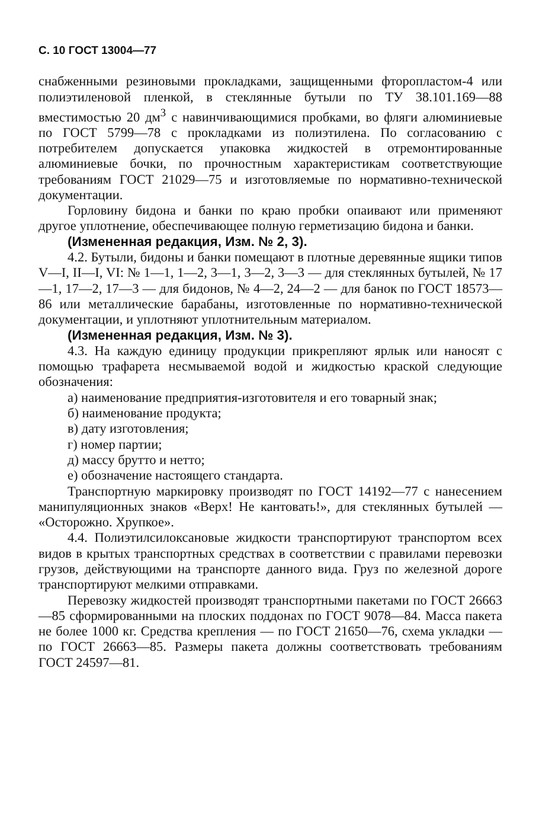С. 10 ГОСТ 13004—77
снабженными резиновыми прокладками, защищенными фторопластом-4 или полиэтиленовой пленкой, в стеклянные бутыли по ТУ 38.101.169—88 вместимостью 20 дм<sup>3</sup> с навинчивающимися пробками, во фляги алюминиевые по ГОСТ 5799—78 с прокладками из полиэтилена. По согласованию с потребителем допускается упаковка жидкостей в отремонтированные алюминиевые бочки, по прочностным характеристикам соответствующие требованиям ГОСТ 21029—75 и изготовляемые по нормативно-технической документации.
Горловину бидона и банки по краю пробки опаивают или применяют другое уплотнение, обеспечивающее полную герметизацию бидона и банки.
(Измененная редакция, Изм. № 2, 3).
4.2. Бутыли, бидоны и банки помещают в плотные деревянные ящики типов V—I, II—I, VI: № 1—1, 1—2, 3—1, 3—2, 3—3 — для стеклянных бутылей, № 17—1, 17—2, 17—3 — для бидонов, № 4—2, 24—2 — для банок по ГОСТ 18573—86 или металлические барабаны, изготовленные по нормативно-технической документации, и уплотняют уплотнительным материалом.
(Измененная редакция, Изм. № 3).
4.3. На каждую единицу продукции прикрепляют ярлык или наносят с помощью трафарета несмываемой водой и жидкостью краской следующие обозначения:
а) наименование предприятия-изготовителя и его товарный знак;
б) наименование продукта;
в) дату изготовления;
г) номер партии;
д) массу брутто и нетто;
е) обозначение настоящего стандарта.
Транспортную маркировку производят по ГОСТ 14192—77 с нанесением манипуляционных знаков «Верх! Не кантовать!», для стеклянных бутылей — «Осторожно. Хрупкое».
4.4. Полиэтилсилоксановые жидкости транспортируют транспортом всех видов в крытых транспортных средствах в соответствии с правилами перевозки грузов, действующими на транспорте данного вида. Груз по железной дороге транспортируют мелкими отправками.
Перевозку жидкостей производят транспортными пакетами по ГОСТ 26663—85 сформированными на плоских поддонах по ГОСТ 9078—84. Масса пакета не более 1000 кг. Средства крепления — по ГОСТ 21650—76, схема укладки —по ГОСТ 26663—85. Размеры пакета должны соответствовать требованиям ГОСТ 24597—81.